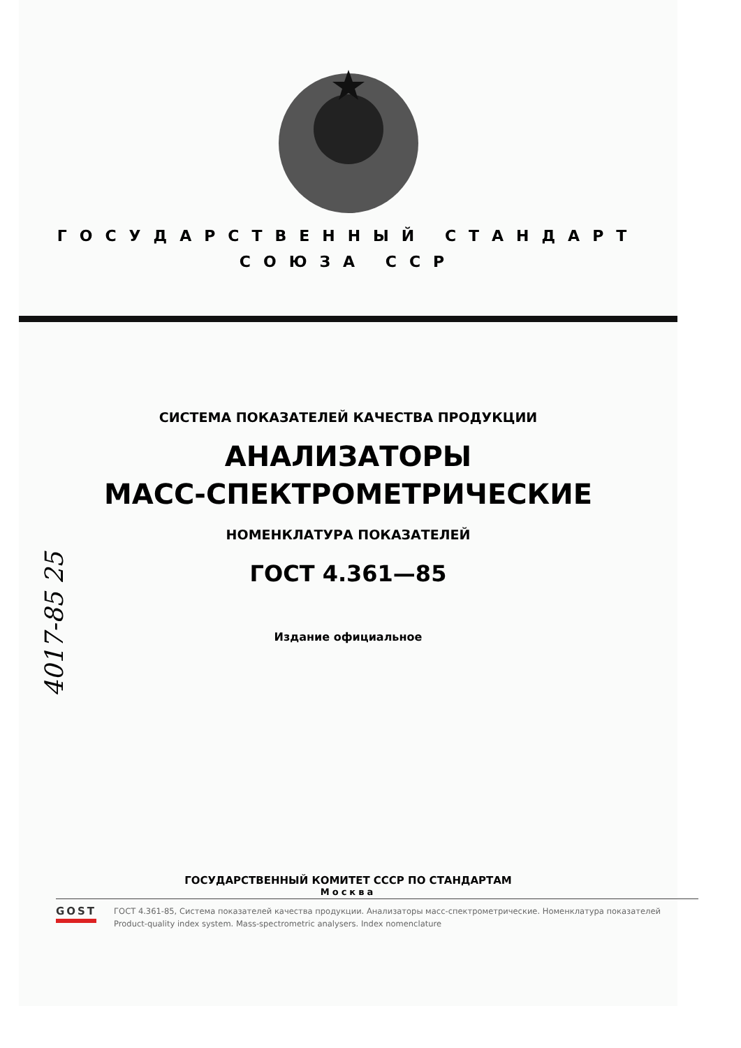ГОСУДАРСТВЕННЫЙ СТАНДАРТ
СОЮЗА ССР
4017-85 25
СИСТЕМА ПОКАЗАТЕЛЕЙ КАЧЕСТВА ПРОДУКЦИИ
АНАЛИЗАТОРЫ
МАСС-СПЕКТРОМЕТРИЧЕСКИЕ
НОМЕНКЛАТУРА ПОКАЗАТЕЛЕЙ
ГОСТ 4.361—85
Издание официальное
ГОСУДАРСТВЕННЫЙ КОМИТЕТ СССР ПО СТАНДАРТАМ
Москва
GOST
ГОСТ 4.361-85, Система показателей качества продукции. Анализаторы масс-спектрометрические. Номенклатура показателей
Product-quality index system. Mass-spectrometric analysers. Index nomenclature